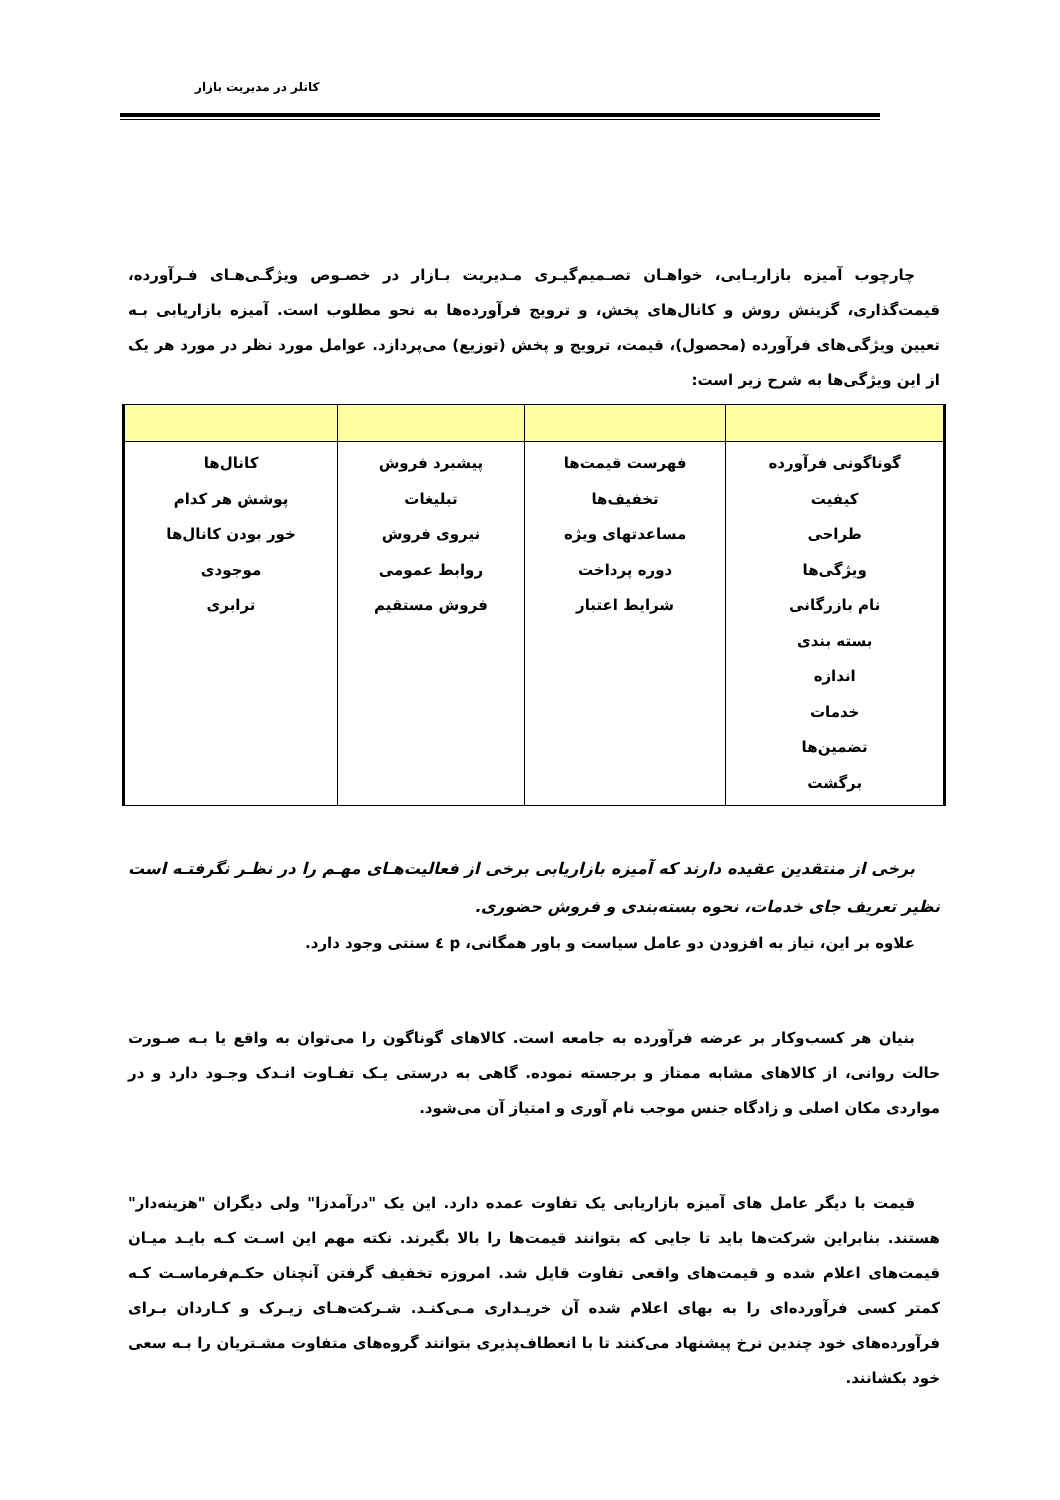کاتلر در مدیریت بازار
چارچوب آمیزه بازاریـابی، خواهـان تصـمیم‌گیـری مـدیریت بـازار در خصـوص ویژگـی‌هـای فـرآورده، قیمت‌گذاری، گزینش روش و کانال‌های پخش، و ترویج فرآورده‌ها به نحو مطلوب است. آمیزه بازاریابی بـه تعیین ویژگی‌های فرآورده (محصول)، قیمت، ترویج و پخش (توزیع) می‌پردازد. عوامل مورد نظر در مورد هر یک از این ویژگی‌ها به شرح زیر است:
| گوناگونی فرآورده کیفیت طراحی ویژگی‌ها نام بازرگانی بسته بندی اندازه خدمات تضمین‌ها برگشت | فهرست قیمت‌ها تخفیف‌ها مساعدتهای ویژه دوره پرداخت شرایط اعتبار | پیشبرد فروش تبلیغات نیروی فروش روابط عمومی فروش مستقیم | کانال‌ها پوشش هر کدام خور بودن کانال‌ها موجودی ترابری |
برخی از منتقدین عقیده دارند که آمیزه بازاریابی برخی از فعالیت‌هـای مهـم را در نظـر نگرفتـه است نظیر تعریف جای خدمات، نحوه بسته‌بندی و فروش حضوری.
علاوه بر این، نیاز به افزودن دو عامل سیاست و باور همگانی، p ٤ سنتی وجود دارد.
بنیان هر کسب‌وکار بر عرضه فرآورده به جامعه است. کالاهای گوناگون را می‌توان به واقع یا بـه صـورت حالت روانی، از کالاهای مشابه ممتاز و برجسته نموده. گاهی به درستی یـک تفـاوت انـدک وجـود دارد و در مواردی مکان اصلی و زادگاه جنس موجب نام آوری و امتیاز آن می‌شود.
قیمت با دیگر عامل های آمیزه بازاریابی یک تفاوت عمده دارد. این یک "درآمدزا" ولی دیگران "هزینه‌دار" هستند. بنابراین شرکت‌ها باید تا جایی که بتوانند قیمت‌ها را بالا بگیرند. نکته مهم این اسـت کـه بایـد میـان قیمت‌های اعلام شده و قیمت‌های واقعی تفاوت قایل شد. امروزه تخفیف گرفتن آنچنان حکـم‌فرماسـت کـه کمتر کسی فرآورده‌ای را به بهای اعلام شده آن خریـداری مـی‌کنـد. شـرکت‌هـای زیـرک و کـاردان بـرای فرآورده‌های خود چندین نرخ پیشنهاد می‌کنند تا با انعطاف‌پذیری بتوانند گروه‌های متفاوت مشـتریان را بـه سعی خود بکشانند.